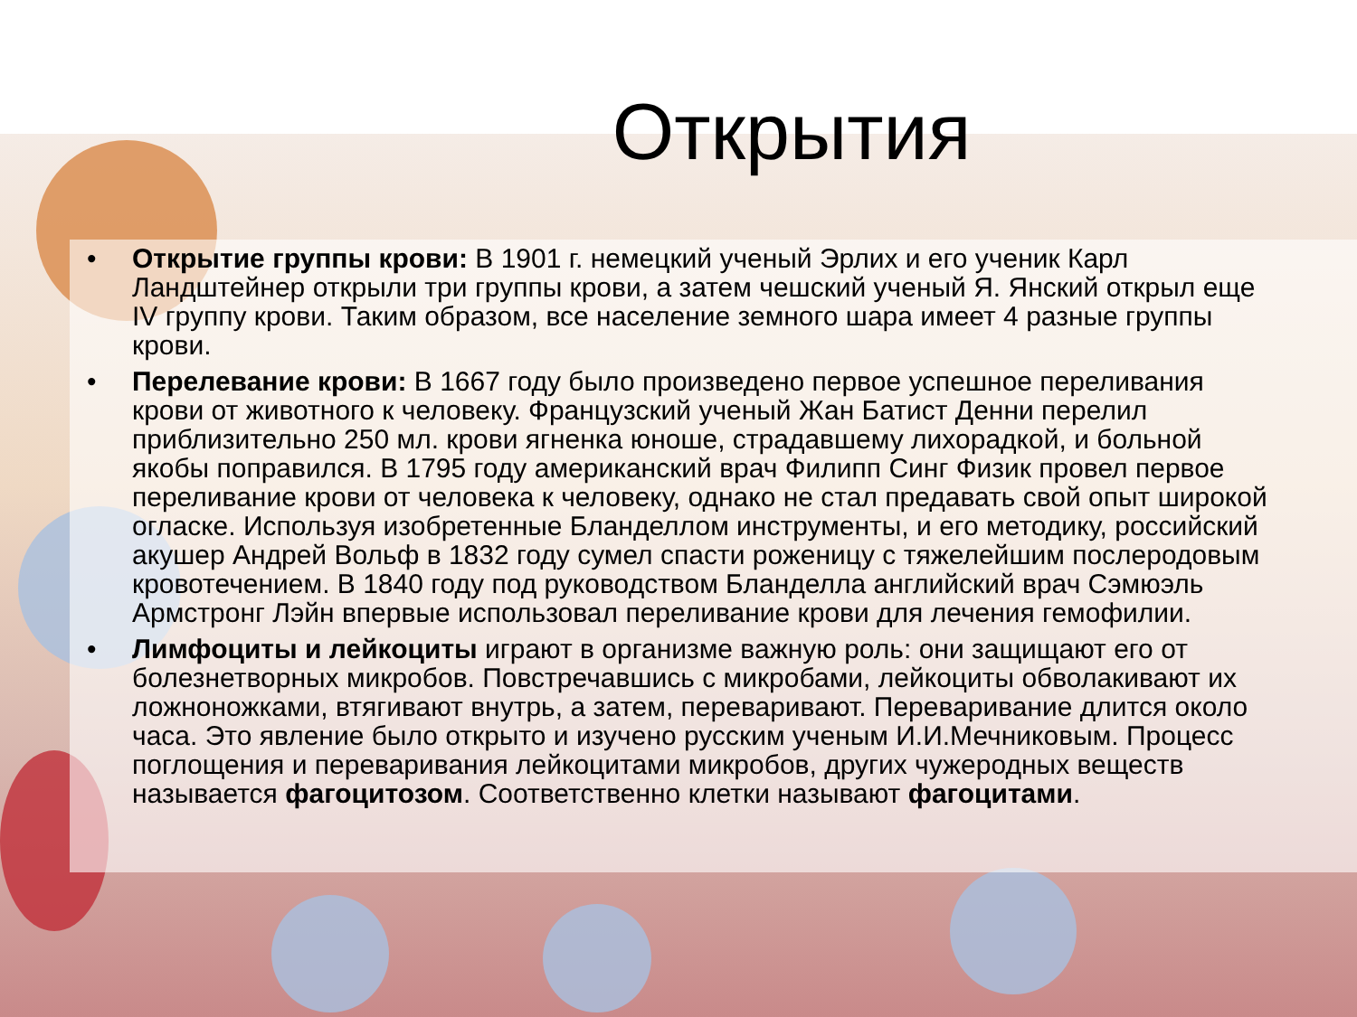Открытия
• Открытие группы крови: В 1901 г. немецкий ученый Эрлих и его ученик Карл Ландштейнер открыли три группы крови, а затем чешский ученый Я. Янский открыл еще IV группу крови. Таким образом, все население земного шара имеет 4 разные группы крови.
• Перелевание крови: В 1667 году было произведено первое успешное переливания крови от животного к человеку. Французский ученый Жан Батист Денни перелил приблизительно 250 мл. крови ягненка юноше, страдавшему лихорадкой, и больной якобы поправился. В 1795 году американский врач Филипп Синг Физик провел первое переливание крови от человека к человеку, однако не стал предавать свой опыт широкой огласке. Используя изобретенные Бланделлом инструменты, и его методику, российский акушер Андрей Вольф в 1832 году сумел спасти роженицу с тяжелейшим послеродовым кровотечением. В 1840 году под руководством Бланделла английский врач Сэмюэль Армстронг Лэйн впервые использовал переливание крови для лечения гемофилии.
• Лимфоциты и лейкоциты играют в организме важную роль: они защищают его от болезнетворных микробов. Повстречавшись с микробами, лейкоциты обволакивают их ложноножками, втягивают внутрь, а затем, переваривают. Переваривание длится около часа. Это явление было открыто и изучено русским ученым И.И.Мечниковым. Процесс поглощения и переваривания лейкоцитами микробов, других чужеродных веществ называется фагоцитозом. Соответственно клетки называют фагоцитами.